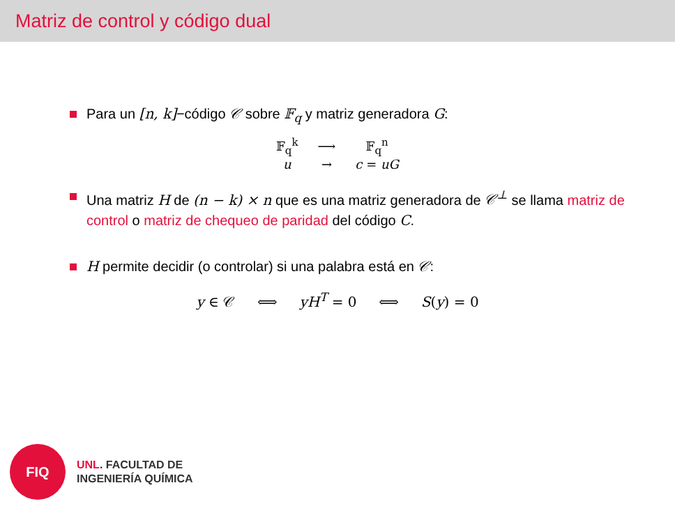Matriz de control y código dual
Para un [n, k]−código 𝒞 sobre 𝔽<sub>q</sub> y matriz generadora G:
| 𝔽<sub>q</sub><sup>k</sup> | ⟶ | 𝔽<sub>q</sub><sup>n</sup> |
| u | → | c = uG |
Una matriz H de (n − k) × n que es una matriz generadora de 𝒞<sup>⊥</sup> se llama matriz de control o matriz de chequeo de paridad del código C.
H permite decidir (o controlar) si una palabra está en 𝒞:
y ∈ 𝒞 ⟺ yH<sup>T</sup> = 0 ⟺ S(y) = 0
FIQ
UNL. FACULTAD DE
INGENIERÍA QUÍMICA